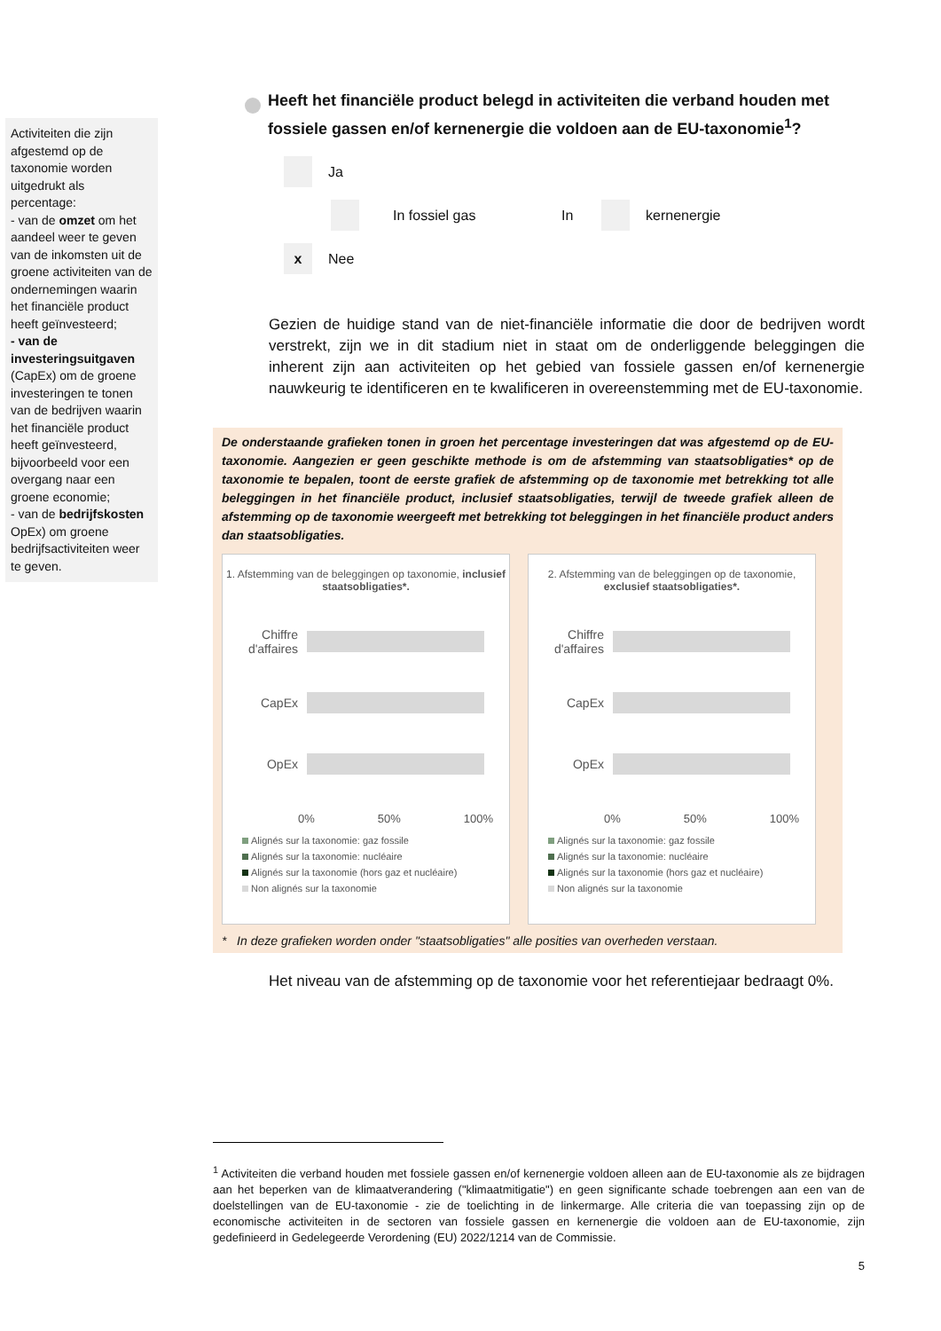Activiteiten die zijn afgestemd op de taxonomie worden uitgedrukt als percentage:
- van de omzet om het aandeel weer te geven van de inkomsten uit de groene activiteiten van de ondernemingen waarin het financiële product heeft geïnvesteerd;
- van de investeringsuitgaven (CapEx) om de groene investeringen te tonen van de bedrijven waarin het financiële product heeft geïnvesteerd, bijvoorbeeld voor een overgang naar een groene economie;
- van de bedrijfskosten OpEx) om groene bedrijfsactiviteiten weer te geven.
Heeft het financiële product belegd in activiteiten die verband houden met fossiele gassen en/of kernenergie die voldoen aan de EU-taxonomie<sup>1</sup>?
Ja
In fossiel gas In kernenergie
x Nee
Gezien de huidige stand van de niet-financiële informatie die door de bedrijven wordt verstrekt, zijn we in dit stadium niet in staat om de onderliggende beleggingen die inherent zijn aan activiteiten op het gebied van fossiele gassen en/of kernenergie nauwkeurig te identificeren en te kwalificeren in overeenstemming met de EU-taxonomie.
De onderstaande grafieken tonen in groen het percentage investeringen dat was afgestemd op de EU-taxonomie. Aangezien er geen geschikte methode is om de afstemming van staatsobligaties* op de taxonomie te bepalen, toont de eerste grafiek de afstemming op de taxonomie met betrekking tot alle beleggingen in het financiële product, inclusief staatsobligaties, terwijl de tweede grafiek alleen de afstemming op de taxonomie weergeeft met betrekking tot beleggingen in het financiële product anders dan staatsobligaties.
1. Afstemming van de beleggingen op taxonomie, inclusief staatsobligaties*.
Chiffre d'affaires
CapEx
OpEx
0% 50% 100%
Alignés sur la taxonomie: gaz fossile
Alignés sur la taxonomie: nucléaire
Alignés sur la taxonomie (hors gaz et nucléaire)
Non alignés sur la taxonomie
2. Afstemming van de beleggingen op de taxonomie, exclusief staatsobligaties*.
Chiffre d'affaires
CapEx
OpEx
0% 50% 100%
Alignés sur la taxonomie: gaz fossile
Alignés sur la taxonomie: nucléaire
Alignés sur la taxonomie (hors gaz et nucléaire)
Non alignés sur la taxonomie
* In deze grafieken worden onder "staatsobligaties" alle posities van overheden verstaan.
Het niveau van de afstemming op de taxonomie voor het referentiejaar bedraagt 0%.
<sup>1</sup> Activiteiten die verband houden met fossiele gassen en/of kernenergie voldoen alleen aan de EU-taxonomie als ze bijdragen aan het beperken van de klimaatverandering ("klimaatmitigatie") en geen significante schade toebrengen aan een van de doelstellingen van de EU-taxonomie - zie de toelichting in de linkermarge. Alle criteria die van toepassing zijn op de economische activiteiten in de sectoren van fossiele gassen en kernenergie die voldoen aan de EU-taxonomie, zijn gedefinieerd in Gedelegeerde Verordening (EU) 2022/1214 van de Commissie.
5